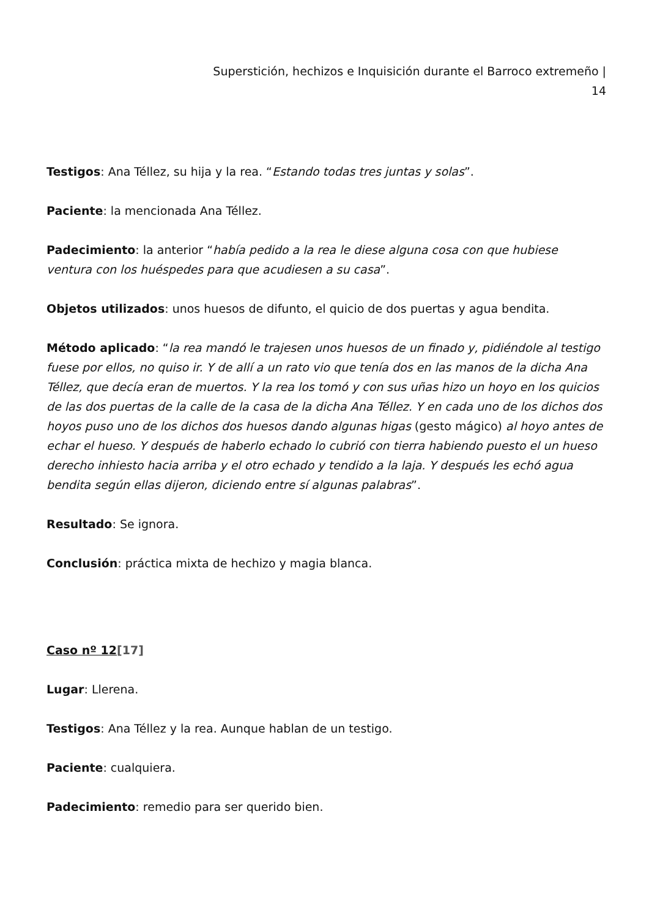Superstición, hechizos e Inquisición durante el Barroco extremeño |
14
Testigos: Ana Téllez, su hija y la rea. “Estando todas tres juntas y solas”.
Paciente: la mencionada Ana Téllez.
Padecimiento: la anterior “había pedido a la rea le diese alguna cosa con que hubiese ventura con los huéspedes para que acudiesen a su casa”.
Objetos utilizados: unos huesos de difunto, el quicio de dos puertas y agua bendita.
Método aplicado: “la rea mandó le trajesen unos huesos de un finado y, pidiéndole al testigo fuese por ellos, no quiso ir. Y de allí a un rato vio que tenía dos en las manos de la dicha Ana Téllez, que decía eran de muertos. Y la rea los tomó y con sus uñas hizo un hoyo en los quicios de las dos puertas de la calle de la casa de la dicha Ana Téllez. Y en cada uno de los dichos dos hoyos puso uno de los dichos dos huesos dando algunas higas (gesto mágico) al hoyo antes de echar el hueso. Y después de haberlo echado lo cubrió con tierra habiendo puesto el un hueso derecho inhiesto hacia arriba y el otro echado y tendido a la laja. Y después les echó agua bendita según ellas dijeron, diciendo entre sí algunas palabras”.
Resultado: Se ignora.
Conclusión: práctica mixta de hechizo y magia blanca.
Caso nº 12[17]
Lugar: Llerena.
Testigos: Ana Téllez y la rea. Aunque hablan de un testigo.
Paciente: cualquiera.
Padecimiento: remedio para ser querido bien.